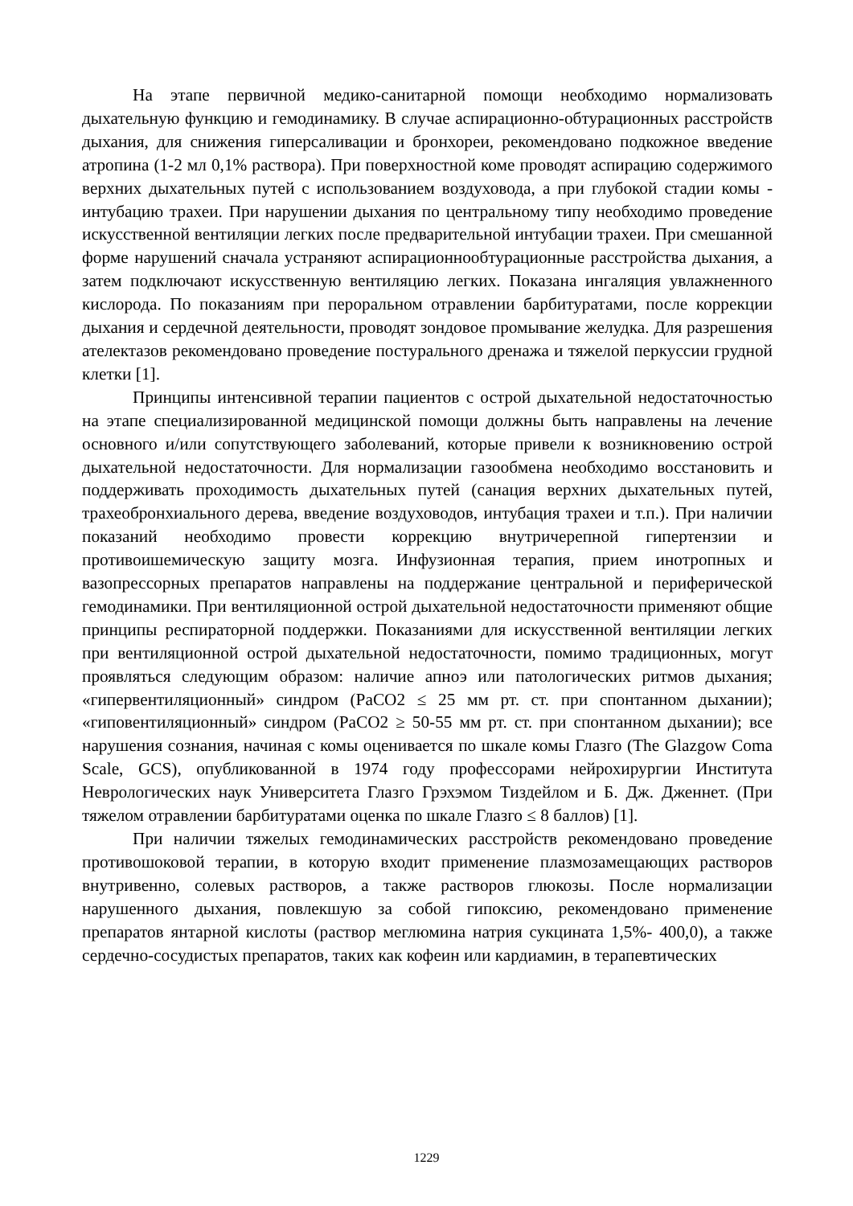На этапе первичной медико-санитарной помощи необходимо нормализовать дыхательную функцию и гемодинамику. В случае аспирационно-обтурационных расстройств дыхания, для снижения гиперсаливации и бронхореи, рекомендовано подкожное введение атропина (1-2 мл 0,1% раствора). При поверхностной коме проводят аспирацию содержимого верхних дыхательных путей с использованием воздуховода, а при глубокой стадии комы - интубацию трахеи. При нарушении дыхания по центральному типу необходимо проведение искусственной вентиляции легких после предварительной интубации трахеи. При смешанной форме нарушений сначала устраняют аспирационнообтурационные расстройства дыхания, а затем подключают искусственную вентиляцию легких. Показана ингаляция увлажненного кислорода. По показаниям при пероральном отравлении барбитуратами, после коррекции дыхания и сердечной деятельности, проводят зондовое промывание желудка. Для разрешения ателектазов рекомендовано проведение постурального дренажа и тяжелой перкуссии грудной клетки [1].
Принципы интенсивной терапии пациентов с острой дыхательной недостаточностью на этапе специализированной медицинской помощи должны быть направлены на лечение основного и/или сопутствующего заболеваний, которые привели к возникновению острой дыхательной недостаточности. Для нормализации газообмена необходимо восстановить и поддерживать проходимость дыхательных путей (санация верхних дыхательных путей, трахеобронхиального дерева, введение воздуховодов, интубация трахеи и т.п.). При наличии показаний необходимо провести коррекцию внутричерепной гипертензии и противоишемическую защиту мозга. Инфузионная терапия, прием инотропных и вазопрессорных препаратов направлены на поддержание центральной и периферической гемодинамики. При вентиляционной острой дыхательной недостаточности применяют общие принципы респираторной поддержки. Показаниями для искусственной вентиляции легких при вентиляционной острой дыхательной недостаточности, помимо традиционных, могут проявляться следующим образом: наличие апноэ или патологических ритмов дыхания; «гипервентиляционный» синдром (PaCO2 ≤ 25 мм рт. ст. при спонтанном дыхании); «гиповентиляционный» синдром (PaCO2 ≥ 50-55 мм рт. ст. при спонтанном дыхании); все нарушения сознания, начиная с комы оценивается по шкале комы Глазго (The Glazgow Coma Scale, GCS), опубликованной в 1974 году профессорами нейрохирургии Института Неврологических наук Университета Глазго Грэхэмом Тиздейлом и Б. Дж. Дженнет. (При тяжелом отравлении барбитуратами оценка по шкале Глазго ≤ 8 баллов) [1].
При наличии тяжелых гемодинамических расстройств рекомендовано проведение противошоковой терапии, в которую входит применение плазмозамещающих растворов внутривенно, солевых растворов, а также растворов глюкозы. После нормализации нарушенного дыхания, повлекшую за собой гипоксию, рекомендовано применение препаратов янтарной кислоты (раствор меглюмина натрия сукцината 1,5%- 400,0), а также сердечно-сосудистых препаратов, таких как кофеин или кардиамин, в терапевтических
1229